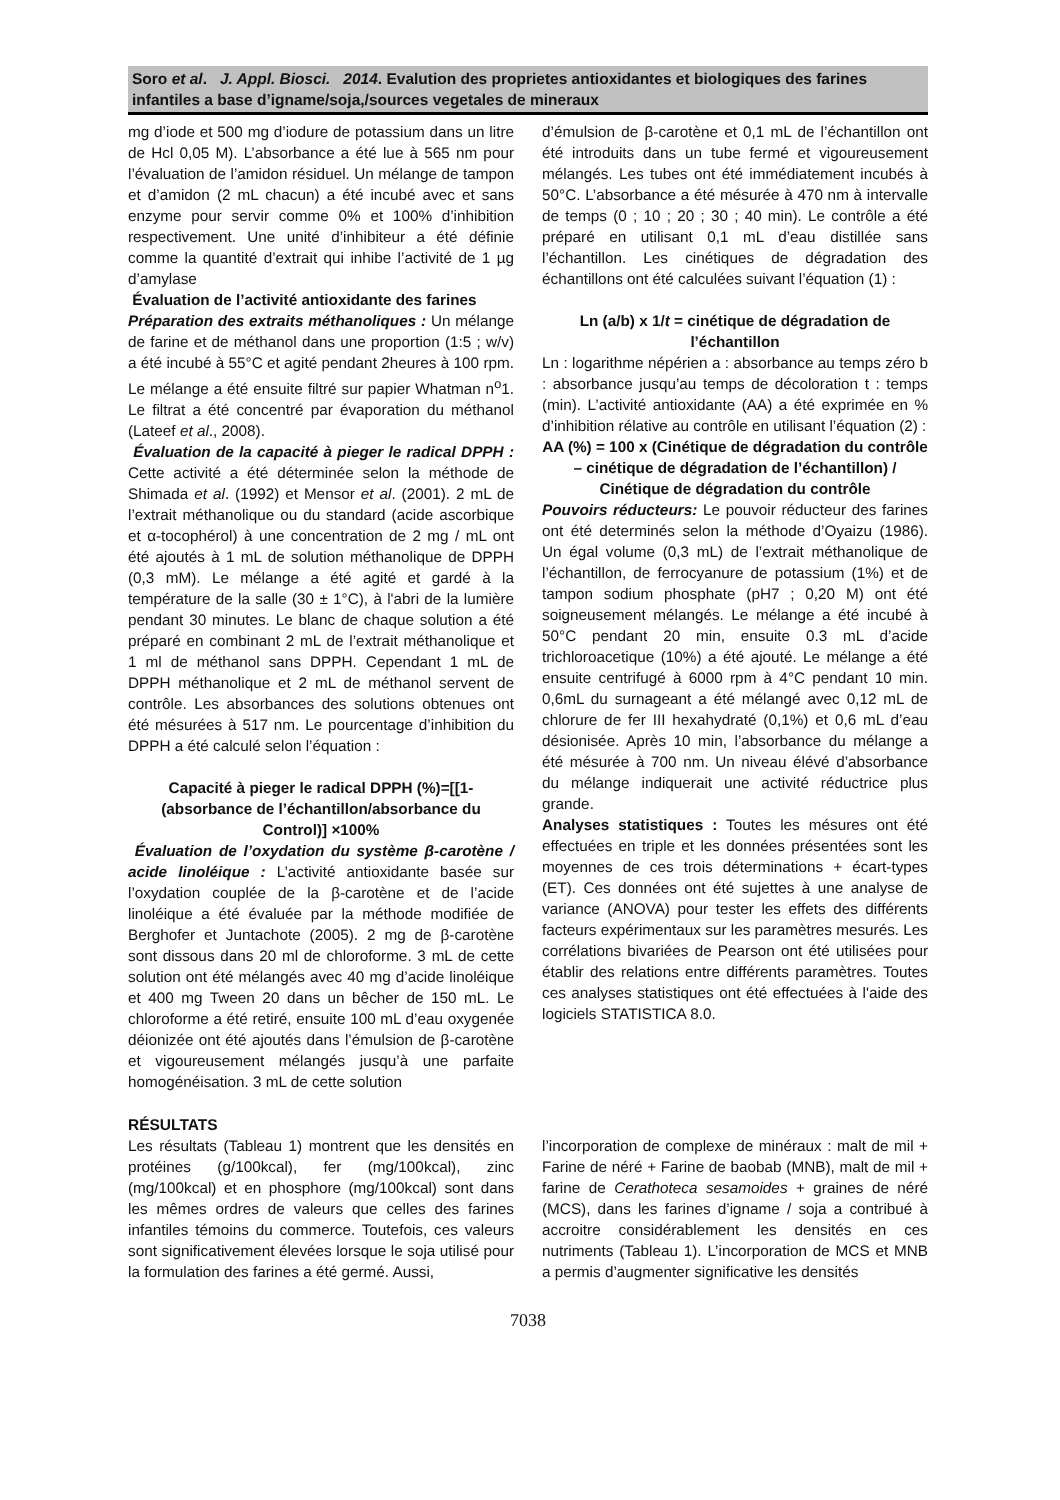Soro et al. J. Appl. Biosci. 2014. Evalution des proprietes antioxidantes et biologiques des farines infantiles a base d’igname/soja,/sources vegetales de mineraux
mg d’iode et 500 mg d’iodure de potassium dans un litre de Hcl 0,05 M). L’absorbance a été lue à 565 nm pour l’évaluation de l’amidon résiduel. Un mélange de tampon et d’amidon (2 mL chacun) a été incubé avec et sans enzyme pour servir comme 0% et 100% d’inhibition respectivement. Une unité d’inhibiteur a été définie comme la quantité d’extrait qui inhibe l’activité de 1 µg d’amylase
Évaluation de l’activité antioxidante des farines
Préparation des extraits méthanoliques : Un mélange de farine et de méthanol dans une proportion (1:5 ; w/v) a été incubé à 55°C et agité pendant 2heures à 100 rpm. Le mélange a été ensuite filtré sur papier Whatman n<sup>o</sup>1. Le filtrat a été concentré par évaporation du méthanol (Lateef et al., 2008).
Évaluation de la capacité à pieger le radical DPPH : Cette activité a été déterminée selon la méthode de Shimada et al. (1992) et Mensor et al. (2001). 2 mL de l’extrait méthanolique ou du standard (acide ascorbique et α-tocophérol) à une concentration de 2 mg / mL ont été ajoutés à 1 mL de solution méthanolique de DPPH (0,3 mM). Le mélange a été agité et gardé à la température de la salle (30 ± 1°C), à l'abri de la lumière pendant 30 minutes. Le blanc de chaque solution a été préparé en combinant 2 mL de l’extrait méthanolique et 1 ml de méthanol sans DPPH. Cependant 1 mL de DPPH méthanolique et 2 mL de méthanol servent de contrôle. Les absorbances des solutions obtenues ont été mésurées à 517 nm. Le pourcentage d’inhibition du DPPH a été calculé selon l’équation :
Capacité à pieger le radical DPPH (%)=[[1-(absorbance de l’échantillon/absorbance du Control)] ×100%
Évaluation de l’oxydation du système β-carotène / acide linoléique : L’activité antioxidante basée sur l’oxydation couplée de la β-carotène et de l’acide linoléique a été évaluée par la méthode modifiée de Berghofer et Juntachote (2005). 2 mg de β-carotène sont dissous dans 20 ml de chloroforme. 3 mL de cette solution ont été mélangés avec 40 mg d’acide linoléique et 400 mg Tween 20 dans un bêcher de 150 mL. Le chloroforme a été retiré, ensuite 100 mL d’eau oxygenée déionizée ont été ajoutés dans l’émulsion de β-carotène et vigoureusement mélangés jusqu’à une parfaite homogénéisation. 3 mL de cette solution
d’émulsion de β-carotène et 0,1 mL de l’échantillon ont été introduits dans un tube fermé et vigoureusement mélangés. Les tubes ont été immédiatement incubés à 50°C. L’absorbance a été mésurée à 470 nm à intervalle de temps (0 ; 10 ; 20 ; 30 ; 40 min). Le contrôle a été préparé en utilisant 0,1 mL d’eau distillée sans l’échantillon. Les cinétiques de dégradation des échantillons ont été calculées suivant l’équation (1) :
Ln (a/b) x 1/t = cinétique de dégradation de l’échantillon
Ln : logarithme népérien a : absorbance au temps zéro b : absorbance jusqu’au temps de décoloration t : temps (min). L’activité antioxidante (AA) a été exprimée en % d’inhibition rélative au contrôle en utilisant l’équation (2) :
AA (%) = 100 x (Cinétique de dégradation du contrôle – cinétique de dégradation de l’échantillon) / Cinétique de dégradation du contrôle
Pouvoirs réducteurs: Le pouvoir réducteur des farines ont été determinés selon la méthode d’Oyaizu (1986). Un égal volume (0,3 mL) de l’extrait méthanolique de l’échantillon, de ferrocyanure de potassium (1%) et de tampon sodium phosphate (pH7 ; 0,20 M) ont été soigneusement mélangés. Le mélange a été incubé à 50°C pendant 20 min, ensuite 0.3 mL d’acide trichloroacetique (10%) a été ajouté. Le mélange a été ensuite centrifugé à 6000 rpm à 4°C pendant 10 min. 0,6mL du surnageant a été mélangé avec 0,12 mL de chlorure de fer III hexahydraté (0,1%) et 0,6 mL d’eau désionisée. Après 10 min, l’absorbance du mélange a été mésurée à 700 nm. Un niveau élévé d’absorbance du mélange indiquerait une activité réductrice plus grande.
Analyses statistiques : Toutes les mésures ont été effectuées en triple et les données présentées sont les moyennes de ces trois déterminations + écart-types (ET). Ces données ont été sujettes à une analyse de variance (ANOVA) pour tester les effets des différents facteurs expérimentaux sur les paramètres mesurés. Les corrélations bivariées de Pearson ont été utilisées pour établir des relations entre différents paramètres. Toutes ces analyses statistiques ont été effectuées à l'aide des logiciels STATISTICA 8.0.
RÉSULTATS
Les résultats (Tableau 1) montrent que les densités en protéines (g/100kcal), fer (mg/100kcal), zinc (mg/100kcal) et en phosphore (mg/100kcal) sont dans les mêmes ordres de valeurs que celles des farines infantiles témoins du commerce. Toutefois, ces valeurs sont significativement élevées lorsque le soja utilisé pour la formulation des farines a été germé. Aussi,
l’incorporation de complexe de minéraux : malt de mil + Farine de néré + Farine de baobab (MNB), malt de mil + farine de Cerathoteca sesamoides + graines de néré (MCS), dans les farines d’igname / soja a contribué à accroitre considérablement les densités en ces nutriments (Tableau 1). L’incorporation de MCS et MNB a permis d’augmenter significative les densités
7038